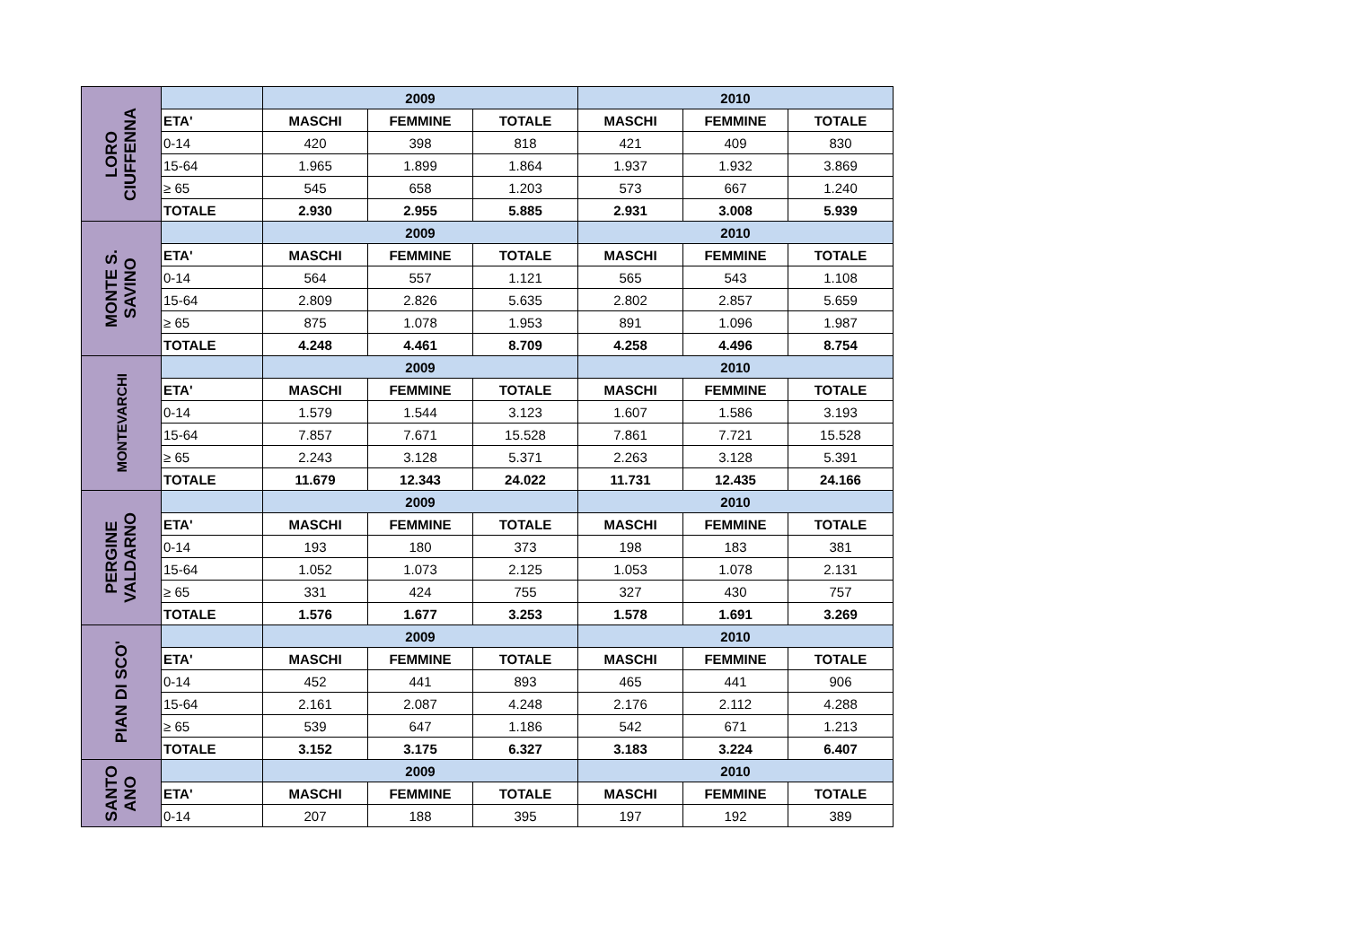| LORO CIUFFENNA | | 2009 | | | 2010 | | |
| | ETA' | MASCHI | FEMMINE | TOTALE | MASCHI | FEMMINE | TOTALE |
| | 0-14 | 420 | 398 | 818 | 421 | 409 | 830 |
| | 15-64 | 1.965 | 1.899 | 1.864 | 1.937 | 1.932 | 3.869 |
| | ≥ 65 | 545 | 658 | 1.203 | 573 | 667 | 1.240 |
| | TOTALE | 2.930 | 2.955 | 5.885 | 2.931 | 3.008 | 5.939 |
| MONTE S. SAVINO | | 2009 | | | 2010 | | |
| | ETA' | MASCHI | FEMMINE | TOTALE | MASCHI | FEMMINE | TOTALE |
| | 0-14 | 564 | 557 | 1.121 | 565 | 543 | 1.108 |
| | 15-64 | 2.809 | 2.826 | 5.635 | 2.802 | 2.857 | 5.659 |
| | ≥ 65 | 875 | 1.078 | 1.953 | 891 | 1.096 | 1.987 |
| | TOTALE | 4.248 | 4.461 | 8.709 | 4.258 | 4.496 | 8.754 |
| MONTEVARCHI | | 2009 | | | 2010 | | |
| | ETA' | MASCHI | FEMMINE | TOTALE | MASCHI | FEMMINE | TOTALE |
| | 0-14 | 1.579 | 1.544 | 3.123 | 1.607 | 1.586 | 3.193 |
| | 15-64 | 7.857 | 7.671 | 15.528 | 7.861 | 7.721 | 15.528 |
| | ≥ 65 | 2.243 | 3.128 | 5.371 | 2.263 | 3.128 | 5.391 |
| | TOTALE | 11.679 | 12.343 | 24.022 | 11.731 | 12.435 | 24.166 |
| PERGINE VALDARNO | | 2009 | | | 2010 | | |
| | ETA' | MASCHI | FEMMINE | TOTALE | MASCHI | FEMMINE | TOTALE |
| | 0-14 | 193 | 180 | 373 | 198 | 183 | 381 |
| | 15-64 | 1.052 | 1.073 | 2.125 | 1.053 | 1.078 | 2.131 |
| | ≥ 65 | 331 | 424 | 755 | 327 | 430 | 757 |
| | TOTALE | 1.576 | 1.677 | 3.253 | 1.578 | 1.691 | 3.269 |
| PIAN DI SCO' | | 2009 | | | 2010 | | |
| | ETA' | MASCHI | FEMMINE | TOTALE | MASCHI | FEMMINE | TOTALE |
| | 0-14 | 452 | 441 | 893 | 465 | 441 | 906 |
| | 15-64 | 2.161 | 2.087 | 4.248 | 2.176 | 2.112 | 4.288 |
| | ≥ 65 | 539 | 647 | 1.186 | 542 | 671 | 1.213 |
| | TOTALE | 3.152 | 3.175 | 6.327 | 3.183 | 3.224 | 6.407 |
| SANTO ANO | | 2009 | | | 2010 | | |
| | ETA' | MASCHI | FEMMINE | TOTALE | MASCHI | FEMMINE | TOTALE |
| | 0-14 | 207 | 188 | 395 | 197 | 192 | 389 |